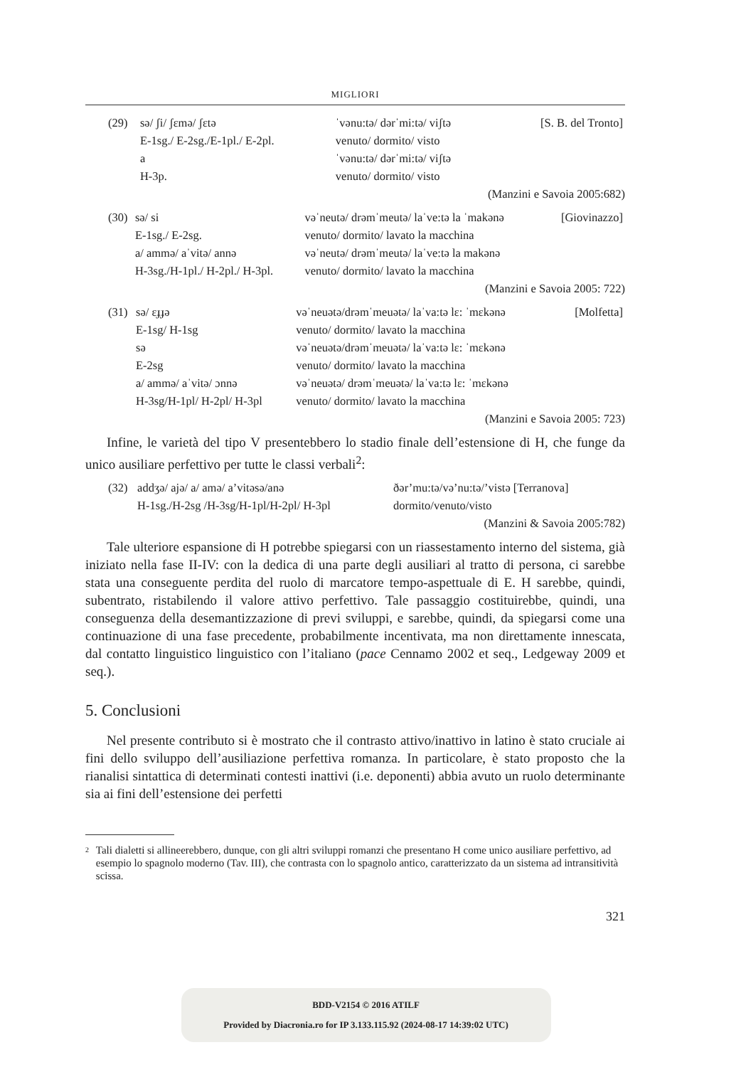MIGLIORI
| (29) | sə/ ʃi/ ʃɛmə/ ʃɛtə | ˈvənu:tə/ dərˈmi:tə/ viʃtə | [S. B. del Tronto] |
| | E-1sg./ E-2sg./E-1pl./ E-2pl. | venuto/ dormito/ visto | |
| | a | ˈvənu:tə/ dərˈmi:tə/ viʃtə | |
| | H-3p. | venuto/ dormito/ visto | |
(Manzini e Savoia 2005:682)
| (30) | sə/ si | vəˈneutə/ drəmˈmeutə/ laˈve:tə la ˈmakənə | [Giovinazzo] |
| | E-1sg./ E-2sg. | venuto/ dormito/ lavato la macchina | |
| | a/ ammə/ aˈvitə/ annə | vəˈneutə/ drəmˈmeutə/ laˈve:tə la makənə | |
| | H-3sg./H-1pl./ H-2pl./ H-3pl. | venuto/ dormito/ lavato la macchina | |
(Manzini e Savoia 2005: 722)
| (31) | sə/ ɛɟɟə | vəˈneuətə/drəmˈmeuətə/ laˈva:tə lɛ: ˈmɛkənə | [Molfetta] |
| | E-1sg/ H-1sg | venuto/ dormito/ lavato la macchina | |
| | sə | vəˈneuətə/drəmˈmeuətə/ laˈva:tə lɛ: ˈmɛkənə | |
| | E-2sg | venuto/ dormito/ lavato la macchina | |
| | a/ ammə/ aˈvitə/ ɔnnə | vəˈneuətə/ drəmˈmeuətə/ laˈva:tə lɛ: ˈmɛkənə | |
| | H-3sg/H-1pl/ H-2pl/ H-3pl | venuto/ dormito/ lavato la macchina | |
(Manzini e Savoia 2005: 723)
Infine, le varietà del tipo V presentebbero lo stadio finale dell’estensione di H, che funge da unico ausiliare perfettivo per tutte le classi verbali<sup>2</sup>:
| (32) | addʒə/ ajə/ a/ amə/ a’vitəsə/anə | ðər’mu:tə/və’nu:tə/’vistə [Terranova] |
| | H-1sg./H-2sg /H-3sg/H-1pl/H-2pl/ H-3pl | dormito/venuto/visto |
(Manzini & Savoia 2005:782)
Tale ulteriore espansione di H potrebbe spiegarsi con un riassestamento interno del sistema, già iniziato nella fase II-IV: con la dedica di una parte degli ausiliari al tratto di persona, ci sarebbe stata una conseguente perdita del ruolo di marcatore tempo-aspettuale di E. H sarebbe, quindi, subentrato, ristabilendo il valore attivo perfettivo. Tale passaggio costituirebbe, quindi, una conseguenza della desemantizzazione di previ sviluppi, e sarebbe, quindi, da spiegarsi come una continuazione di una fase precedente, probabilmente incentivata, ma non direttamente innescata, dal contatto linguistico linguistico con l’italiano (pace Cennamo 2002 et seq., Ledgeway 2009 et seq.).
5. Conclusioni
Nel presente contributo si è mostrato che il contrasto attivo/inattivo in latino è stato cruciale ai fini dello sviluppo dell’ausiliazione perfettiva romanza. In particolare, è stato proposto che la rianalisi sintattica di determinati contesti inattivi (i.e. deponenti) abbia avuto un ruolo determinante sia ai fini dell’estensione dei perfetti
2
Tali dialetti si allineerebbero, dunque, con gli altri sviluppi romanzi che presentano H come unico ausiliare perfettivo, ad esempio lo spagnolo moderno (Tav. III), che contrasta con lo spagnolo antico, caratterizzato da un sistema ad intransitività scissa.
321
BDD-V2154 © 2016 ATILF
Provided by Diacronia.ro for IP 3.133.115.92 (2024-08-17 14:39:02 UTC)